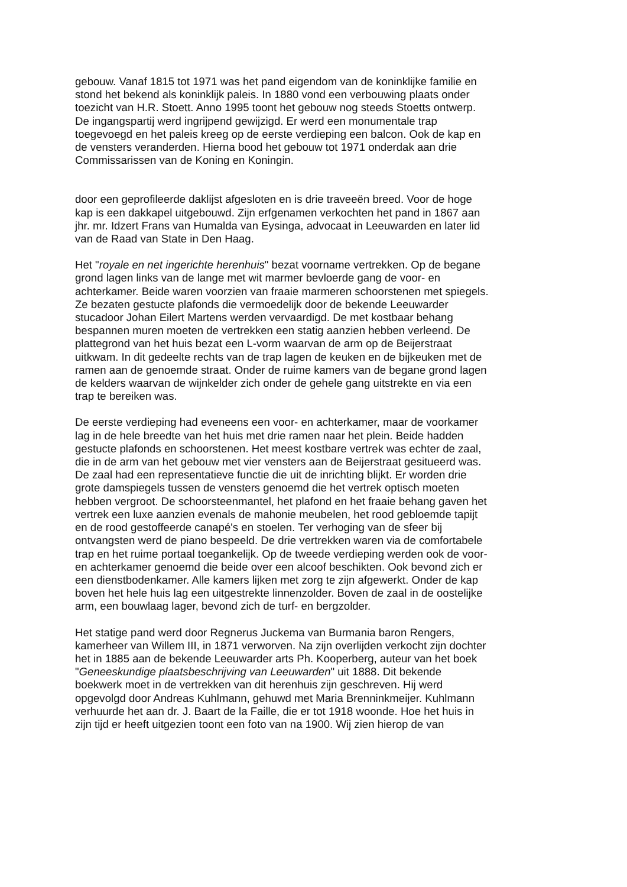gebouw. Vanaf 1815 tot 1971 was het pand eigendom van de koninklijke familie en
stond het bekend als koninklijk paleis. In 1880 vond een verbouwing plaats onder
toezicht van H.R. Stoett. Anno 1995 toont het gebouw nog steeds Stoetts ontwerp.
De ingangspartij werd ingrijpend gewijzigd. Er werd een monumentale trap
toegevoegd en het paleis kreeg op de eerste verdieping een balcon. Ook de kap en
de vensters veranderden. Hierna bood het gebouw tot 1971 onderdak aan drie
Commissarissen van de Koning en Koningin.
door een geprofileerde daklijst afgesloten en is drie traveeën breed. Voor de hoge
kap is een dakkapel uitgebouwd. Zijn erfgenamen verkochten het pand in 1867 aan
jhr. mr. Idzert Frans van Humalda van Eysinga, advocaat in Leeuwarden en later lid
van de Raad van State in Den Haag.
Het "royale en net ingerichte herenhuis" bezat voorname vertrekken. Op de begane
grond lagen links van de lange met wit marmer bevloerde gang de voor- en
achterkamer. Beide waren voorzien van fraaie marmeren schoorstenen met spiegels.
Ze bezaten gestucte plafonds die vermoedelijk door de bekende Leeuwarder
stucadoor Johan Eilert Martens werden vervaardigd. De met kostbaar behang
bespannen muren moeten de vertrekken een statig aanzien hebben verleend. De
plattegrond van het huis bezat een L-vorm waarvan de arm op de Beijerstraat
uitkwam. In dit gedeelte rechts van de trap lagen de keuken en de bijkeuken met de
ramen aan de genoemde straat. Onder de ruime kamers van de begane grond lagen
de kelders waarvan de wijnkelder zich onder de gehele gang uitstrekte en via een
trap te bereiken was.
De eerste verdieping had eveneens een voor- en achterkamer, maar de voorkamer
lag in de hele breedte van het huis met drie ramen naar het plein. Beide hadden
gestucte plafonds en schoorstenen. Het meest kostbare vertrek was echter de zaal,
die in de arm van het gebouw met vier vensters aan de Beijerstraat gesitueerd was.
De zaal had een representatieve functie die uit de inrichting blijkt. Er worden drie
grote damspiegels tussen de vensters genoemd die het vertrek optisch moeten
hebben vergroot. De schoorsteenmantel, het plafond en het fraaie behang gaven het
vertrek een luxe aanzien evenals de mahonie meubelen, het rood gebloemde tapijt
en de rood gestoffeerde canapé's en stoelen. Ter verhoging van de sfeer bij
ontvangsten werd de piano bespeeld. De drie vertrekken waren via de comfortabele
trap en het ruime portaal toegankelijk. Op de tweede verdieping werden ook de voor-
en achterkamer genoemd die beide over een alcoof beschikten. Ook bevond zich er
een dienstbodenkamer. Alle kamers lijken met zorg te zijn afgewerkt. Onder de kap
boven het hele huis lag een uitgestrekte linnenzolder. Boven de zaal in de oostelijke
arm, een bouwlaag lager, bevond zich de turf- en bergzolder.
Het statige pand werd door Regnerus Juckema van Burmania baron Rengers,
kamerheer van Willem III, in 1871 verworven. Na zijn overlijden verkocht zijn dochter
het in 1885 aan de bekende Leeuwarder arts Ph. Kooperberg, auteur van het boek
"Geneeskundige plaatsbeschrijving van Leeuwarden" uit 1888. Dit bekende
boekwerk moet in de vertrekken van dit herenhuis zijn geschreven. Hij werd
opgevolgd door Andreas Kuhlmann, gehuwd met Maria Brenninkmeijer. Kuhlmann
verhuurde het aan dr. J. Baart de la Faille, die er tot 1918 woonde. Hoe het huis in
zijn tijd er heeft uitgezien toont een foto van na 1900. Wij zien hierop de van